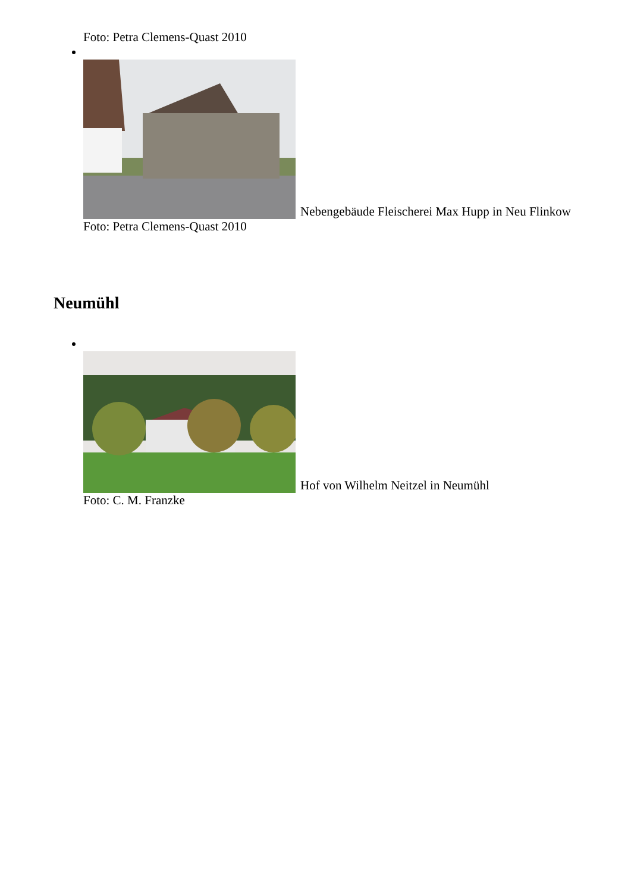Foto: Petra Clemens-Quast 2010
Nebengebäude Fleischerei Max Hupp in Neu Flinkow
Foto: Petra Clemens-Quast 2010
Neumühl
Hof von Wilhelm Neitzel in Neumühl
Foto: C. M. Franzke